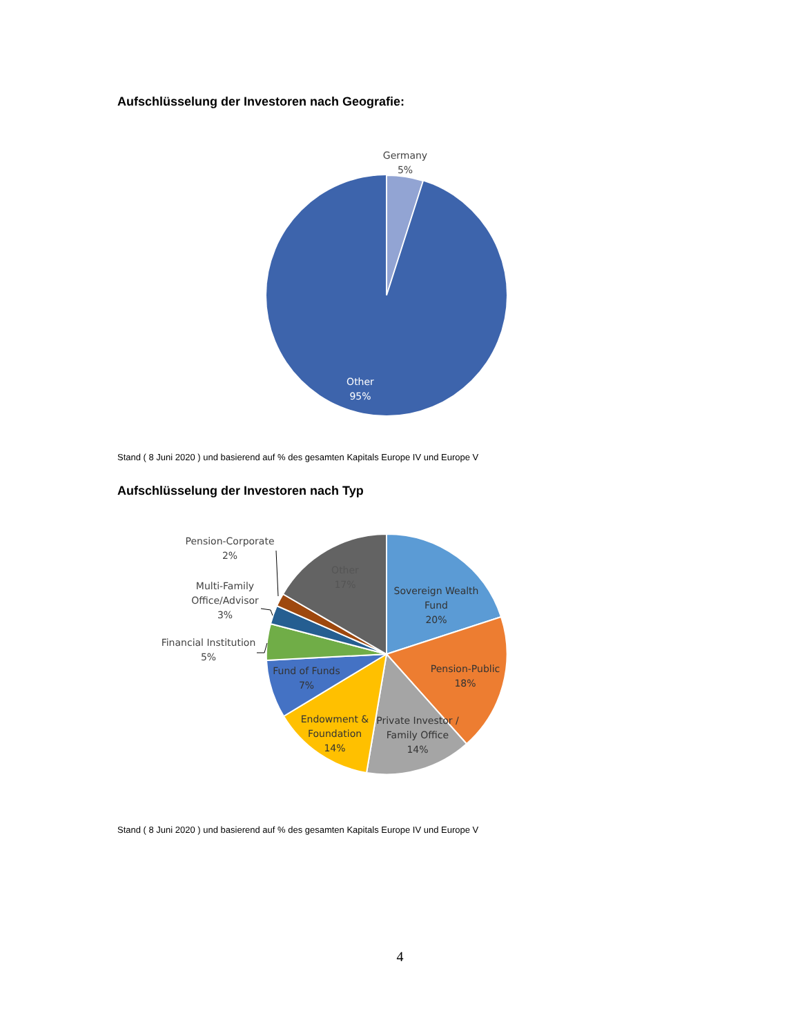Aufschlüsselung der Investoren nach Geografie:
Germany
5%
Other
95%
Stand ( 8 Juni 2020 ) und basierend auf % des gesamten Kapitals Europe IV und Europe V
Aufschlüsselung der Investoren nach Typ
Other
17%
Sovereign Wealth
Fund
20%
Pension-Public
18%
Private Investor /
Family Office
14%
Endowment &
Foundation
14%
Fund of Funds
7%
Pension-Corporate
2%
Multi-Family
Office/Advisor
3%
Financial Institution
5%
Stand ( 8 Juni 2020 ) und basierend auf % des gesamten Kapitals Europe IV und Europe V
4